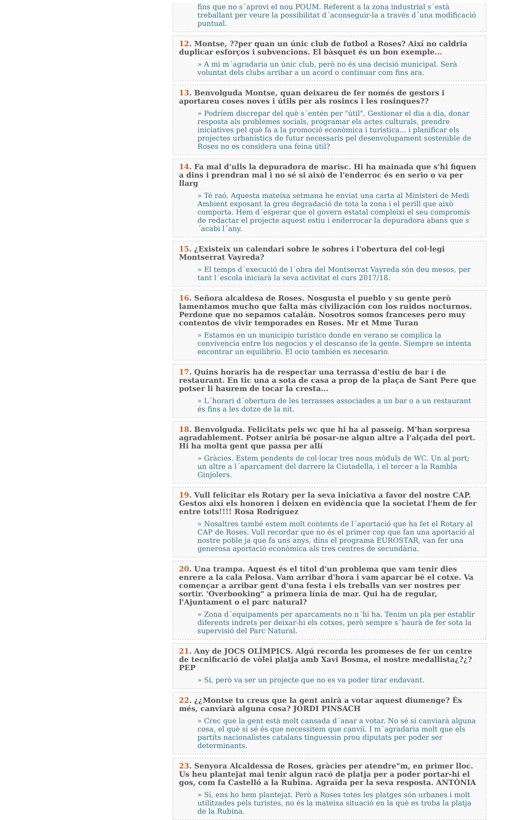fins que no s´aprovi el nou POUM. Referent a la zona industrial s´està treballant per veure la possibilitat d´aconseguir-la a través d´una modificació puntual.
12. Montse, ??per quan un únic club de futbol a Roses? Així no caldria duplicar esforços i subvencions. El bàsquet és un bon exemple...
» A mi m´agradaria un únic club, però no és una decisió municipal. Serà voluntat dels clubs arribar a un acord o continuar com fins ara.
13. Benvolguda Montse, quan deixareu de fer només de gestors i aportareu coses noves i útils per als rosincs i les rosinques??
» Podríem discrepar del què s´entén per "útil". Gestionar el dia a dia, donar resposta als problemes socials, programar els actes culturals, prendre iniciatives pel què fa a la promoció econòmica i turística... i planificar els projectes urbanístics de futur necessaris pel desenvolupament sostenible de Roses no es considera una feina útil?
14. Fa mal d'ulls la depuradora de marisc. Hi ha mainada que s'hi fiquen a dins i prendran mal i no sé si això de l'enderroc és en serio o va per llarg
» Té raó. Aquesta mateixa setmana he enviat una carta al Ministeri de Medi Ambient exposant la greu degradació de tota la zona i el perill que això comporta. Hem d´esperar que el govern estatal compleixi el seu compromís de redactar el projecte aquest estiu i enderrocar la depuradora abans que s´acabi l´any.
15. ¿Existeix un calendari sobre le sobres i l'obertura del col·legi Montserrat Vayreda?
» El temps d´execució de l´obra del Montserrat Vayreda són deu mesos, per tant l´escola iniciarà la seva activitat el curs 2017/18.
16. Señora alcaldesa de Roses. Nosgusta el pueblo y su gente però lamentamos mucho que falta más civilización con los ruidos nocturnos. Perdone que no sepamos catalán. Nosotros somos franceses pero muy contentos de vivir temporades en Roses. Mr et Mme Turan
» Estamos en un municipio turístico donde en verano se complica la convivencia entre los negocios y el descanso de la gente. Siempre se intenta encontrar un equilibrio. El ocio también es necesario.
17. Quins horaris ha de respectar una terrassa d'estiu de bar i de restaurant. En tic una a sota de casa a prop de la plaça de Sant Pere que potser li haurem de tocar la cresta...
» L´horari d´obertura de les terrasses associades a un bar o a un restaurant és fins a les dotze de la nit.
18. Benvolguda. Felicitats pels wc que hi ha al passeig. M'han sorpresa agradablement. Potser aniria bé posar-ne algun altre a l'alçada del port. Hi ha molta gent que passa per allí
» Gràcies. Estem pendents de col·locar tres nous mòduls de WC. Un al port; un altre a l´aparcament del darrere la Ciutadella, i el tercer a la Rambla Ginjolers.
19. Vull felicitar els Rotary per la seva iniciativa a favor del nostre CAP. Gestos així els honoren i deixen en evidència que la societat l'hem de fer entre tots!!!! Rosa Rodríguez
» Nosaltres també estem molt contents de l´aportació que ha fet el Rotary al CAP de Roses. Vull recordar que no és el primer cop que fan una aportació al nostre poble ja que fa uns anys, dins el programa EUROSTAR, van fer una generosa aportació econòmica als tres centres de secundària.
20. Una trampa. Aquest és el títol d'un problema que vam tenir dies enrere a la cala Pelosa. Vam arribar d'hora i vam aparcar bé el cotxe. Va començar a arribar gent d'una festa i els treballs van ser nostres per sortir. 'Overbooking" a primera línia de mar. Qui ha de regular, l'Ajuntament o el parc natural?
» Zona d´equipaments per aparcaments no n´hi ha. Tenim un pla per establir diferents indrets per deixar-hi els cotxes, però sempre s´haurà de fer sota la supervisió del Parc Natural.
21. Any de JOCS OLÍMPICS. Algú recorda les promeses de fer un centre de tecnificació de vòlei platja amb Xavi Bosma, el nostre medallista¿?¿? PEP
» Sí, però va ser un projecte que no es va poder tirar endavant.
22. ¿¿Montse tu creus que la gent anirà a votar aquest diumenge? És més, canviarà alguna cosa? JORDI PINSACH
» Crec que la gent està molt cansada d´anar a votar. No sé si canviarà alguna cosa, el què sí sé és que necessitem que canviï. I m´agradaria molt que els partits nacionalistes catalans tinguessin prou diputats per poder ser determinants.
23. Senyora Alcaldessa de Roses, gràcies per atendre"m, en primer lloc. Us heu plantejat mai tenir algun racó de platja per a poder portar-hi el gos, com fa Castelló a la Rubina. Agraïda per la seva resposta. ANTÒNIA
» Sí, ens ho hem plantejat. Però a Roses totes les platges són urbanes i molt utilitzades pels turistes, no és la mateixa situació en la què es troba la platja de la Rubina.